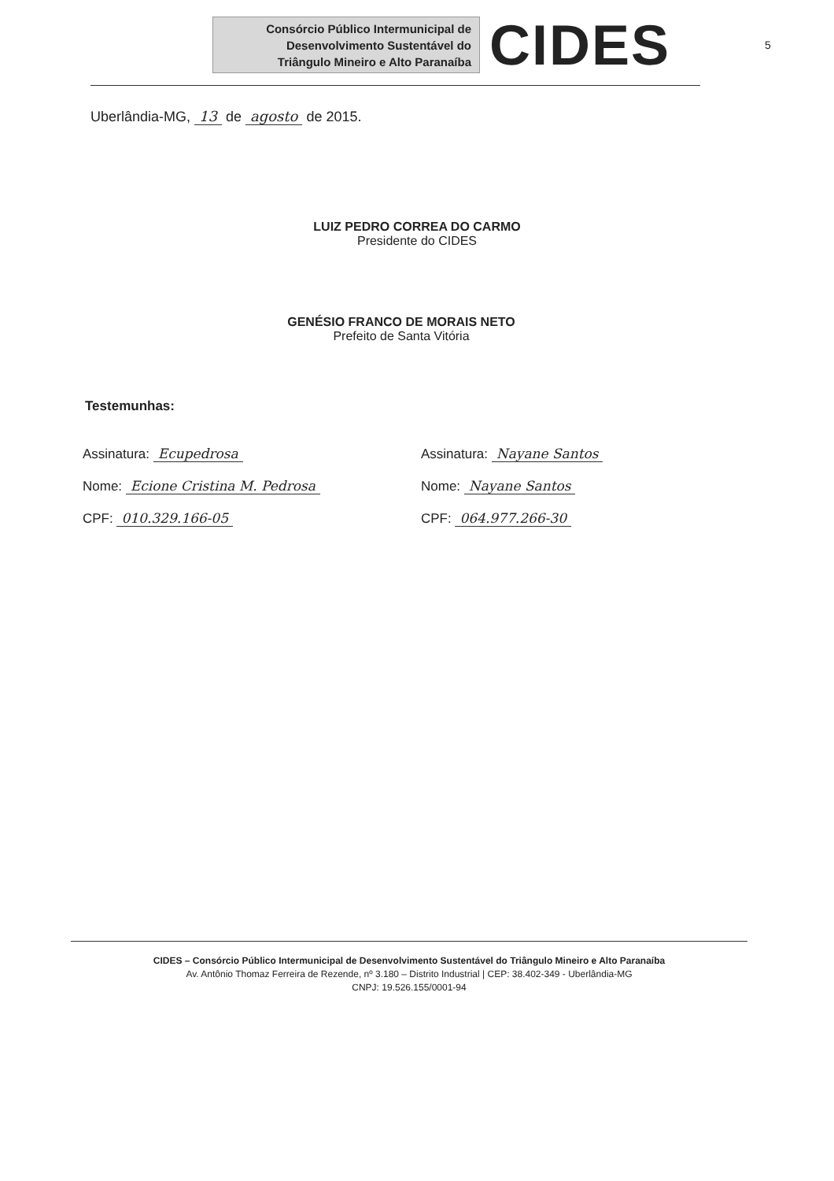Consórcio Público Intermunicipal de
Desenvolvimento Sustentável do
Triângulo Mineiro e Alto Paranaíba
CIDES
5
Uberlândia-MG, 13 de agosto de 2015.
LUIZ PEDRO CORREA DO CARMO
Presidente do CIDES
GENÉSIO FRANCO DE MORAIS NETO
Prefeito de Santa Vitória
Testemunhas:
Assinatura: Ecupedrosa
Nome: Ecione Cristina M. Pedrosa
CPF: 010.329.166-05
Assinatura: Nayane Santos
Nome: Nayane Santos
CPF: 064.977.266-30
CIDES – Consórcio Público Intermunicipal de Desenvolvimento Sustentável do Triângulo Mineiro e Alto Paranaíba
Av. Antônio Thomaz Ferreira de Rezende, nº 3.180 – Distrito Industrial | CEP: 38.402-349 - Uberlândia-MG
CNPJ: 19.526.155/0001-94